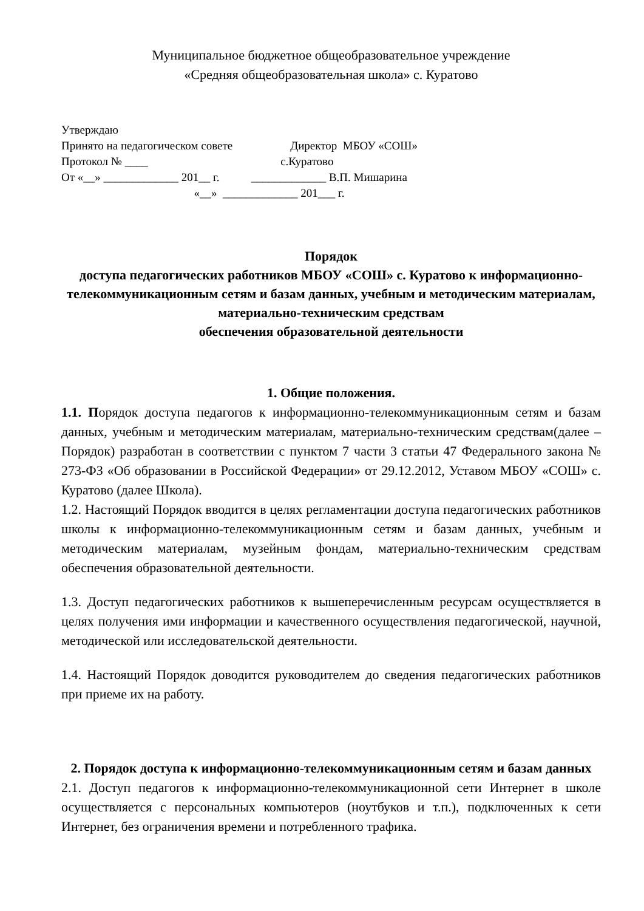Муниципальное бюджетное общеобразовательное учреждение
«Средняя общеобразовательная школа» с. Куратово
Утверждаю Принято на педагогическом совете Директор МБОУ «СОШ» Протокол № ____ с.Куратово От «__» _____________ 201__ г. _____________ В.П. Мишарина «__» _____________ 201___ г.
Порядок
доступа педагогических работников МБОУ «СОШ» с. Куратово к информационно-телекоммуникационным сетям и базам данных, учебным и методическим материалам, материально-техническим средствам
обеспечения образовательной деятельности
1. Общие положения.
1.1. Порядок доступа педагогов к информационно-телекоммуникационным сетям и базам данных, учебным и методическим материалам, материально-техническим средствам(далее – Порядок) разработан в соответствии с пунктом 7 части 3 статьи 47 Федерального закона № 273-ФЗ «Об образовании в Российской Федерации» от 29.12.2012, Уставом МБОУ «СОШ» с. Куратово (далее Школа).
1.2. Настоящий Порядок вводится в целях регламентации доступа педагогических работников школы к информационно-телекоммуникационным сетям и базам данных, учебным и методическим материалам, музейным фондам, материально-техническим средствам обеспечения образовательной деятельности.
1.3. Доступ педагогических работников к вышеперечисленным ресурсам осуществляется в целях получения ими информации и качественного осуществления педагогической, научной, методической или исследовательской деятельности.
1.4. Настоящий Порядок доводится руководителем до сведения педагогических работников при приеме их на работу.
2. Порядок доступа к информационно-телекоммуникационным сетям и базам данных
2.1. Доступ педагогов к информационно-телекоммуникационной сети Интернет в школе осуществляется с персональных компьютеров (ноутбуков и т.п.), подключенных к сети Интернет, без ограничения времени и потребленного трафика.